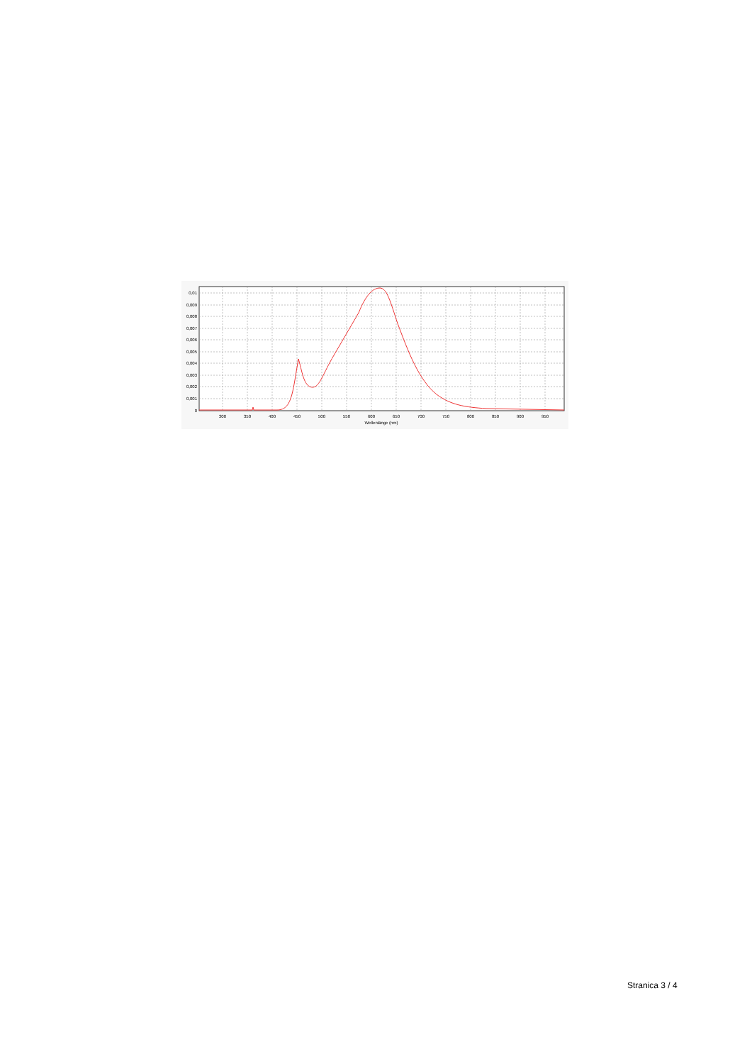0,01
0,009
0,008
0,007
0,006
0,005
0,004
0,003
0,002
0,001
0
300
350
400
450
500
550
600
650
700
750
800
850
900
950
Wellenlänge (nm)
Stranica 3 / 4